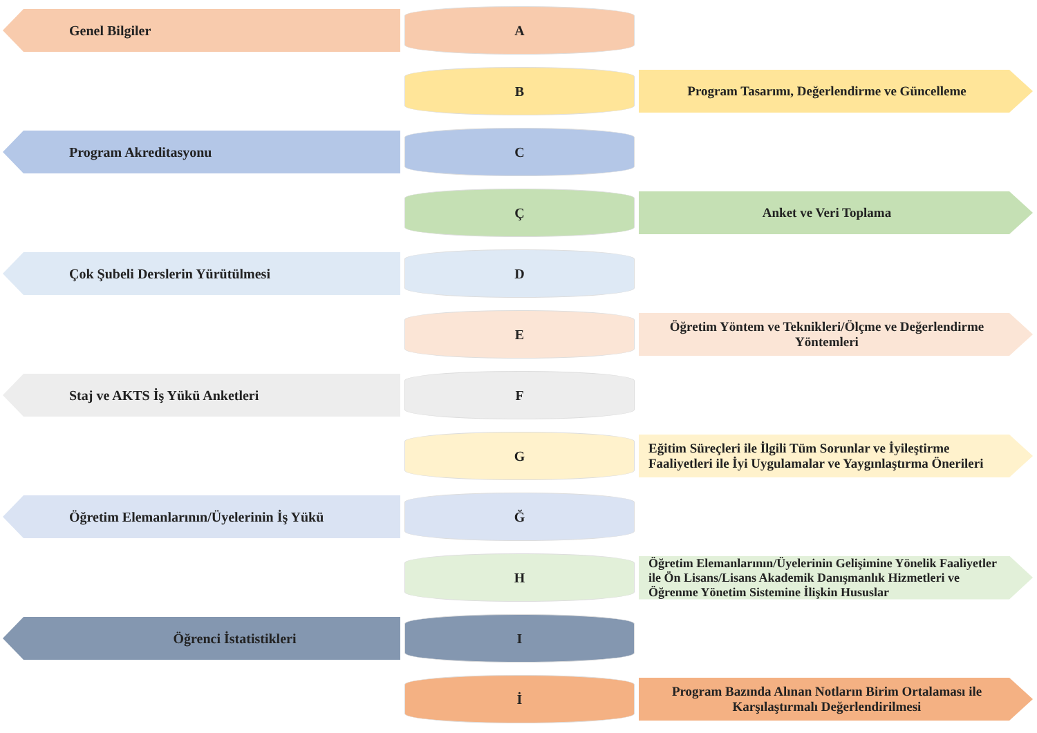Genel Bilgiler
A
B
Program Tasarımı, Değerlendirme ve Güncelleme
Program Akreditasyonu
C
Ç
Anket ve Veri Toplama
Çok Şubeli Derslerin Yürütülmesi
D
E
Öğretim Yöntem ve Teknikleri/Ölçme ve Değerlendirme Yöntemleri
Staj ve AKTS İş Yükü Anketleri
F
G
Eğitim Süreçleri ile İlgili Tüm Sorunlar ve İyileştirme Faaliyetleri ile İyi Uygulamalar ve Yaygınlaştırma Önerileri
Öğretim Elemanlarının/Üyelerinin İş Yükü
Ğ
H
Öğretim Elemanlarının/Üyelerinin Gelişimine Yönelik Faaliyetler ile Ön Lisans/Lisans Akademik Danışmanlık Hizmetleri ve Öğrenme Yönetim Sistemine İlişkin Hususlar
Öğrenci İstatistikleri
I
İ
Program Bazında Alınan Notların Birim Ortalaması ile Karşılaştırmalı Değerlendirilmesi